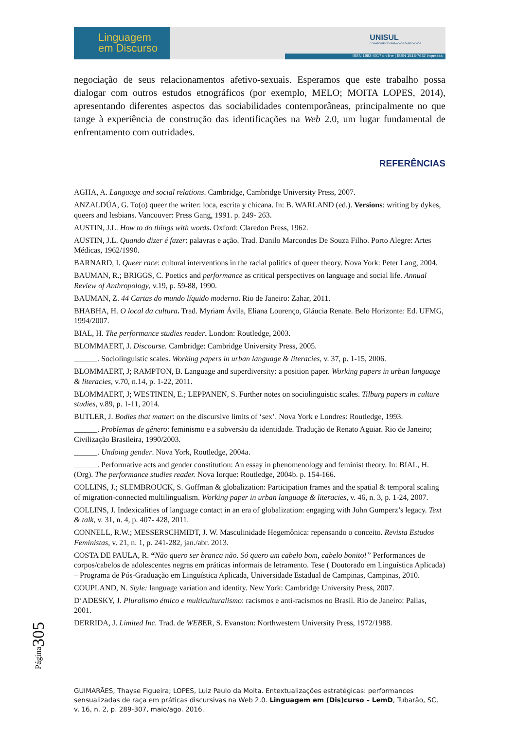Linguagem
em Discurso
UNISUL
CONHECIMENTO PARA CADA FASE DA VIDA
ISSN 1982-4017 on line | ISSN 1518-7632 impressa
negociação de seus relacionamentos afetivo-sexuais. Esperamos que este trabalho possa dialogar com outros estudos etnográficos (por exemplo, MELO; MOITA LOPES, 2014), apresentando diferentes aspectos das sociabilidades contemporâneas, principalmente no que tange à experiência de construção das identificações na Web 2.0, um lugar fundamental de enfrentamento com outridades.
REFERÊNCIAS
AGHA, A. Language and social relations. Cambridge, Cambridge University Press, 2007.
ANZALDÚA, G. To(o) queer the writer: loca, escrita y chicana. In: B. WARLAND (ed.). Versions: writing by dykes, queers and lesbians. Vancouver: Press Gang, 1991. p. 249- 263.
AUSTIN, J.L. How to do things with words. Oxford: Claredon Press, 1962.
AUSTIN, J.L. Quando dizer é fazer: palavras e ação. Trad. Danilo Marcondes De Souza Filho. Porto Alegre: Artes Médicas, 1962/1990.
BARNARD, I. Queer race: cultural interventions in the racial politics of queer theory. Nova York: Peter Lang, 2004.
BAUMAN, R.; BRIGGS, C. Poetics and performance as critical perspectives on language and social life. Annual Review of Anthropology, v.19, p. 59-88, 1990.
BAUMAN, Z. 44 Cartas do mundo líquido moderno. Rio de Janeiro: Zahar, 2011.
BHABHA, H. O local da cultura. Trad. Myriam Ávila, Eliana Lourenço, Gláucia Renate. Belo Horizonte: Ed. UFMG, 1994/2007.
BIAL, H. The performance studies reader. London: Routledge, 2003.
BLOMMAERT, J. Discourse. Cambridge: Cambridge University Press, 2005.
______. Sociolinguistic scales. Working papers in urban language & literacies, v. 37, p. 1-15, 2006.
BLOMMAERT, J; RAMPTON, B. Language and superdiversity: a position paper. Working papers in urban language & literacies, v.70, n.14, p. 1-22, 2011.
BLOMMAERT, J; WESTINEN, E.; LEPPANEN, S. Further notes on sociolinguistic scales. Tilburg papers in culture studies, v.89, p. 1-11, 2014.
BUTLER, J. Bodies that matter: on the discursive limits of ‘sex’. Nova York e Londres: Routledge, 1993.
______. Problemas de gênero: feminismo e a subversão da identidade. Tradução de Renato Aguiar. Rio de Janeiro; Civilização Brasileira, 1990/2003.
______. Undoing gender. Nova York, Routledge, 2004a.
______. Performative acts and gender constitution: An essay in phenomenology and feminist theory. In: BIAL, H. (Org). The performance studies reader. Nova Iorque: Routledge, 2004b. p. 154-166.
COLLINS, J.; SLEMBROUCK, S. Goffman & globalization: Participation frames and the spatial & temporal scaling of migration-connected multilingualism. Working paper in urban language & literacies, v. 46, n. 3, p. 1-24, 2007.
COLLINS, J. Indexicalities of language contact in an era of globalization: engaging with John Gumperz’s legacy. Text & talk, v. 31, n. 4, p. 407- 428, 2011.
CONNELL, R.W.; MESSERSCHMIDT, J. W. Masculinidade Hegemônica: repensando o conceito. Revista Estudos Feministas, v. 21, n. 1, p. 241-282, jan./abr. 2013.
COSTA DE PAULA, R. “Não quero ser branca não. Só quero um cabelo bom, cabelo bonito!” Performances de corpos/cabelos de adolescentes negras em práticas informais de letramento. Tese ( Doutorado em Linguística Aplicada) – Programa de Pós-Graduação em Linguística Aplicada, Universidade Estadual de Campinas, Campinas, 2010.
COUPLAND, N. Style: language variation and identity. New York: Cambridge University Press, 2007.
D‘ADESKY, J. Pluralismo étnico e multiculturalismo: racismos e anti-racismos no Brasil. Rio de Janeiro: Pallas, 2001.
DERRIDA, J. Limited Inc. Trad. de WEBER, S. Evanston: Northwestern University Press, 1972/1988.
Página305
GUIMARÃES, Thayse Figueira; LOPES, Luiz Paulo da Moita. Entextualizações estratégicas: performances sensualizadas de raça em práticas discursivas na Web 2.0. Linguagem em (Dis)curso – LemD, Tubarão, SC, v. 16, n. 2, p. 289-307, maio/ago. 2016.